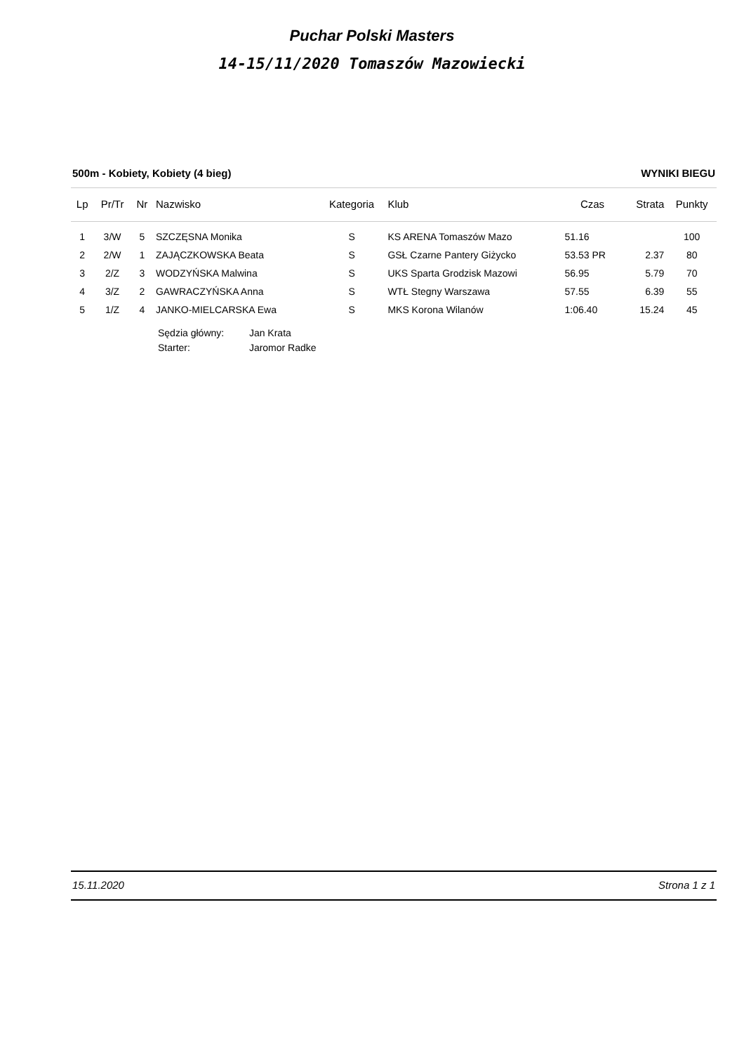Puchar Polski Masters
14-15/11/2020 Tomaszów Mazowiecki
500m - Kobiety, Kobiety (4 bieg) WYNIKI BIEGU
| Lp | Pr/Tr | Nr | Nazwisko | Kategoria | Klub | Czas | Strata | Punkty |
| --- | --- | --- | --- | --- | --- | --- | --- | --- |
| 1 | 3/W | 5 | SZCZĘSNA Monika | S | KS ARENA Tomaszów Mazo | 51.16 | | 100 |
| 2 | 2/W | 1 | ZAJĄCZKOWSKA Beata | S | GSŁ Czarne Pantery Giżycko | 53.53 PR | 2.37 | 80 |
| 3 | 2/Z | 3 | WODZYŃSKA Malwina | S | UKS Sparta Grodzisk Mazowi | 56.95 | 5.79 | 70 |
| 4 | 3/Z | 2 | GAWRACZYŃSKA Anna | S | WTŁ Stegny Warszawa | 57.55 | 6.39 | 55 |
| 5 | 1/Z | 4 | JANKO-MIELCARSKA Ewa | S | MKS Korona Wilanów | 1:06.40 | 15.24 | 45 |
Sędzia główny: Jan Krata
Starter: Jaromor Radke
15.11.2020 Strona 1 z 1